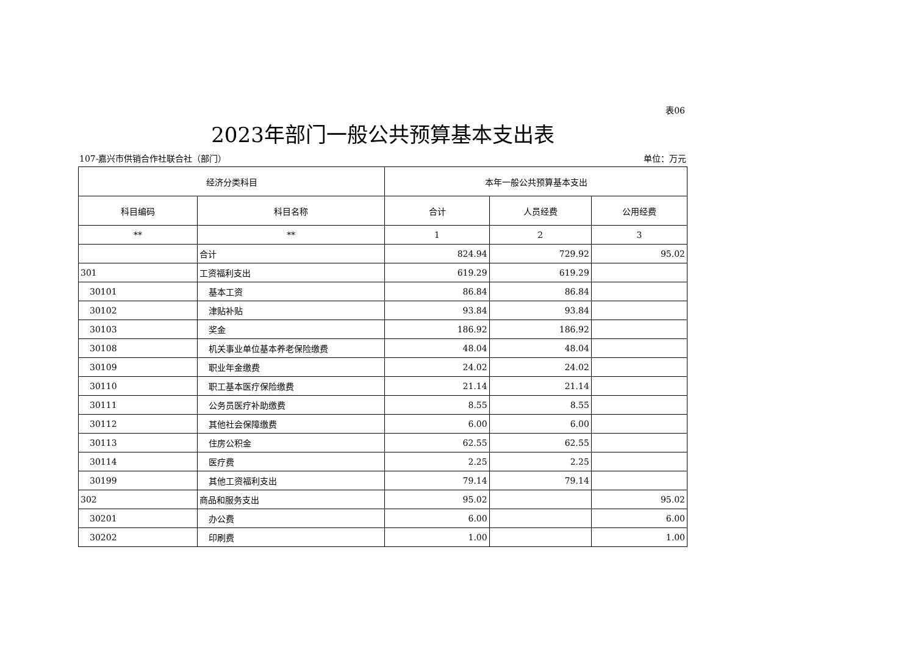表06
2023年部门一般公共预算基本支出表
107-嘉兴市供销合作社联合社（部门） 单位：万元
| 经济分类科目 | | 本年一般公共预算基本支出 | | |
| --- | --- | --- | --- | --- |
| 科目编码 | 科目名称 | 合计 | 人员经费 | 公用经费 |
| ** | ** | 1 | 2 | 3 |
| | 合计 | 824.94 | 729.92 | 95.02 |
| 301 | 工资福利支出 | 619.29 | 619.29 | |
| 30101 | 基本工资 | 86.84 | 86.84 | |
| 30102 | 津贴补贴 | 93.84 | 93.84 | |
| 30103 | 奖金 | 186.92 | 186.92 | |
| 30108 | 机关事业单位基本养老保险缴费 | 48.04 | 48.04 | |
| 30109 | 职业年金缴费 | 24.02 | 24.02 | |
| 30110 | 职工基本医疗保险缴费 | 21.14 | 21.14 | |
| 30111 | 公务员医疗补助缴费 | 8.55 | 8.55 | |
| 30112 | 其他社会保障缴费 | 6.00 | 6.00 | |
| 30113 | 住房公积金 | 62.55 | 62.55 | |
| 30114 | 医疗费 | 2.25 | 2.25 | |
| 30199 | 其他工资福利支出 | 79.14 | 79.14 | |
| 302 | 商品和服务支出 | 95.02 | | 95.02 |
| 30201 | 办公费 | 6.00 | | 6.00 |
| 30202 | 印刷费 | 1.00 | | 1.00 |